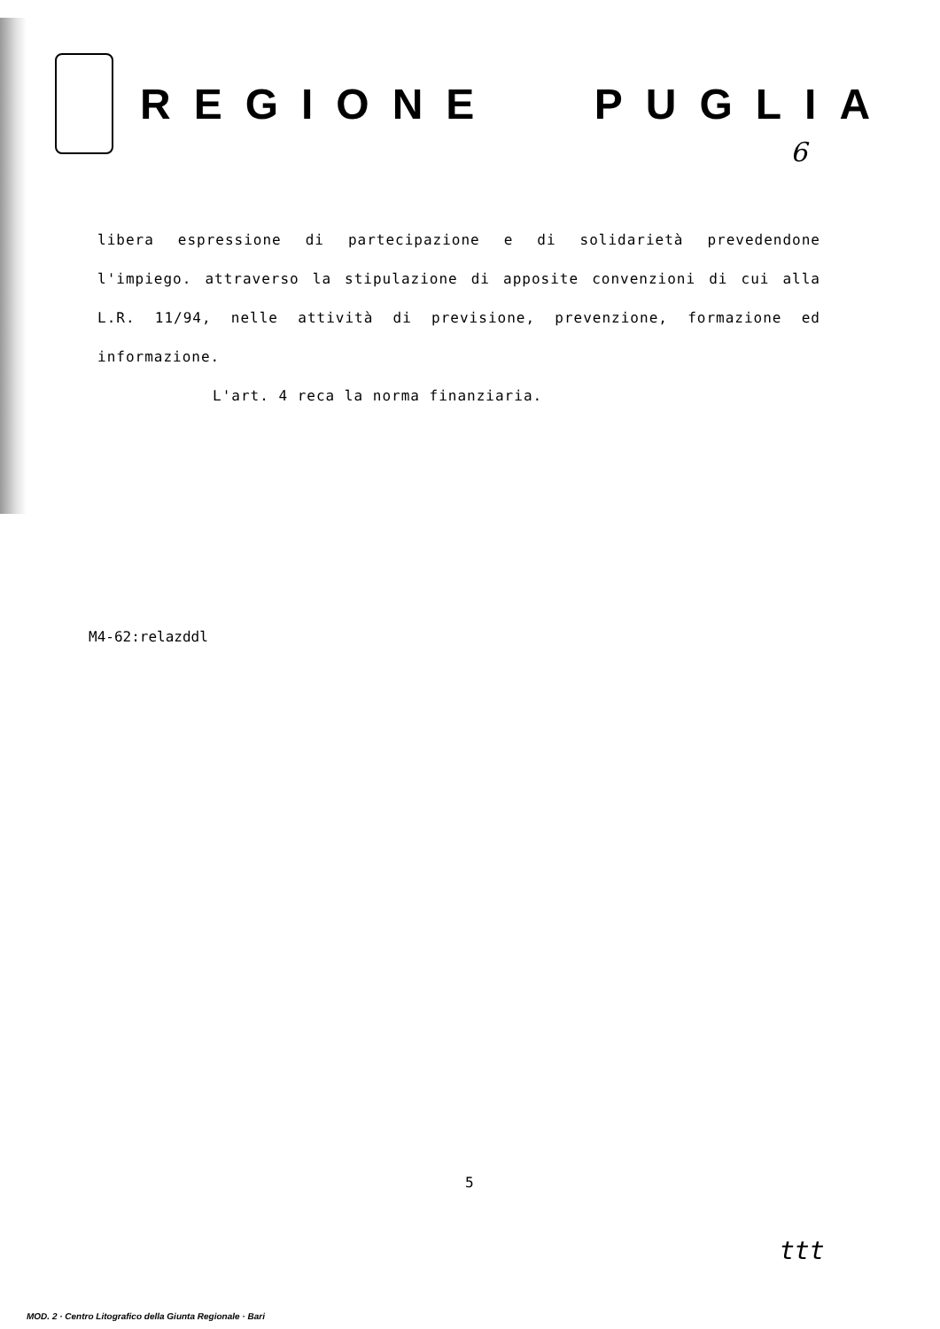REGIONE PUGLIA
6
libera espressione di partecipazione e di solidarietà prevedendone l'impiego. attraverso la stipulazione di apposite convenzioni di cui alla L.R. 11/94, nelle attività di previsione, prevenzione, formazione ed informazione.
L'art. 4 reca la norma finanziaria.
M4-62:relazddl
5
ttt
MOD. 2 · Centro Litografico della Giunta Regionale · Bari